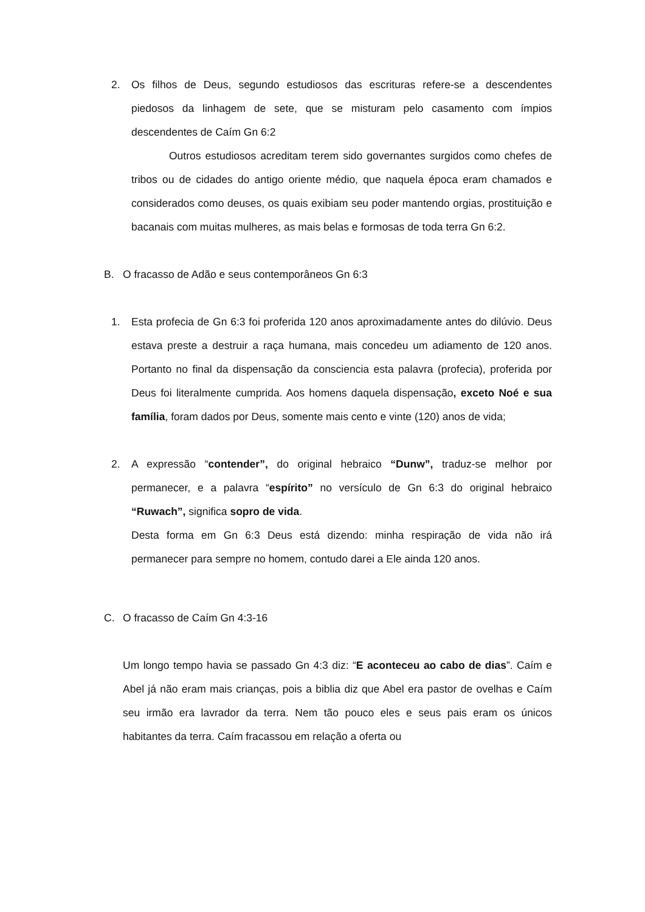2. Os filhos de Deus, segundo estudiosos das escrituras refere-se a descendentes piedosos da linhagem de sete, que se misturam pelo casamento com ímpios descendentes de Caím Gn 6:2
Outros estudiosos acreditam terem sido governantes surgidos como chefes de tribos ou de cidades do antigo oriente médio, que naquela época eram chamados e considerados como deuses, os quais exibiam seu poder mantendo orgias, prostituição e bacanais com muitas mulheres, as mais belas e formosas de toda terra Gn 6:2.
B.
O fracasso de Adão e seus contemporâneos Gn 6:3
1. Esta profecia de Gn 6:3 foi proferida 120 anos aproximadamente antes do dilúvio. Deus estava preste a destruir a raça humana, mais concedeu um adiamento de 120 anos. Portanto no final da dispensação da consciencia esta palavra (profecia), proferida por Deus foi literalmente cumprida. Aos homens daquela dispensação, exceto Noé e sua família, foram dados por Deus, somente mais cento e vinte (120) anos de vida;
2. A expressão “contender”, do original hebraico “Dunw”, traduz-se melhor por permanecer, e a palavra “espírito” no versículo de Gn 6:3 do original hebraico “Ruwach”, significa sopro de vida.
Desta forma em Gn 6:3 Deus está dizendo: minha respiração de vida não irá permanecer para sempre no homem, contudo darei a Ele ainda 120 anos.
C.
O fracasso de Caím Gn 4:3-16
Um longo tempo havia se passado Gn 4:3 diz: “E aconteceu ao cabo de dias”. Caím e Abel já não eram mais crianças, pois a biblia diz que Abel era pastor de ovelhas e Caím seu irmão era lavrador da terra. Nem tão pouco eles e seus pais eram os únicos habitantes da terra. Caím fracassou em relação a oferta ou